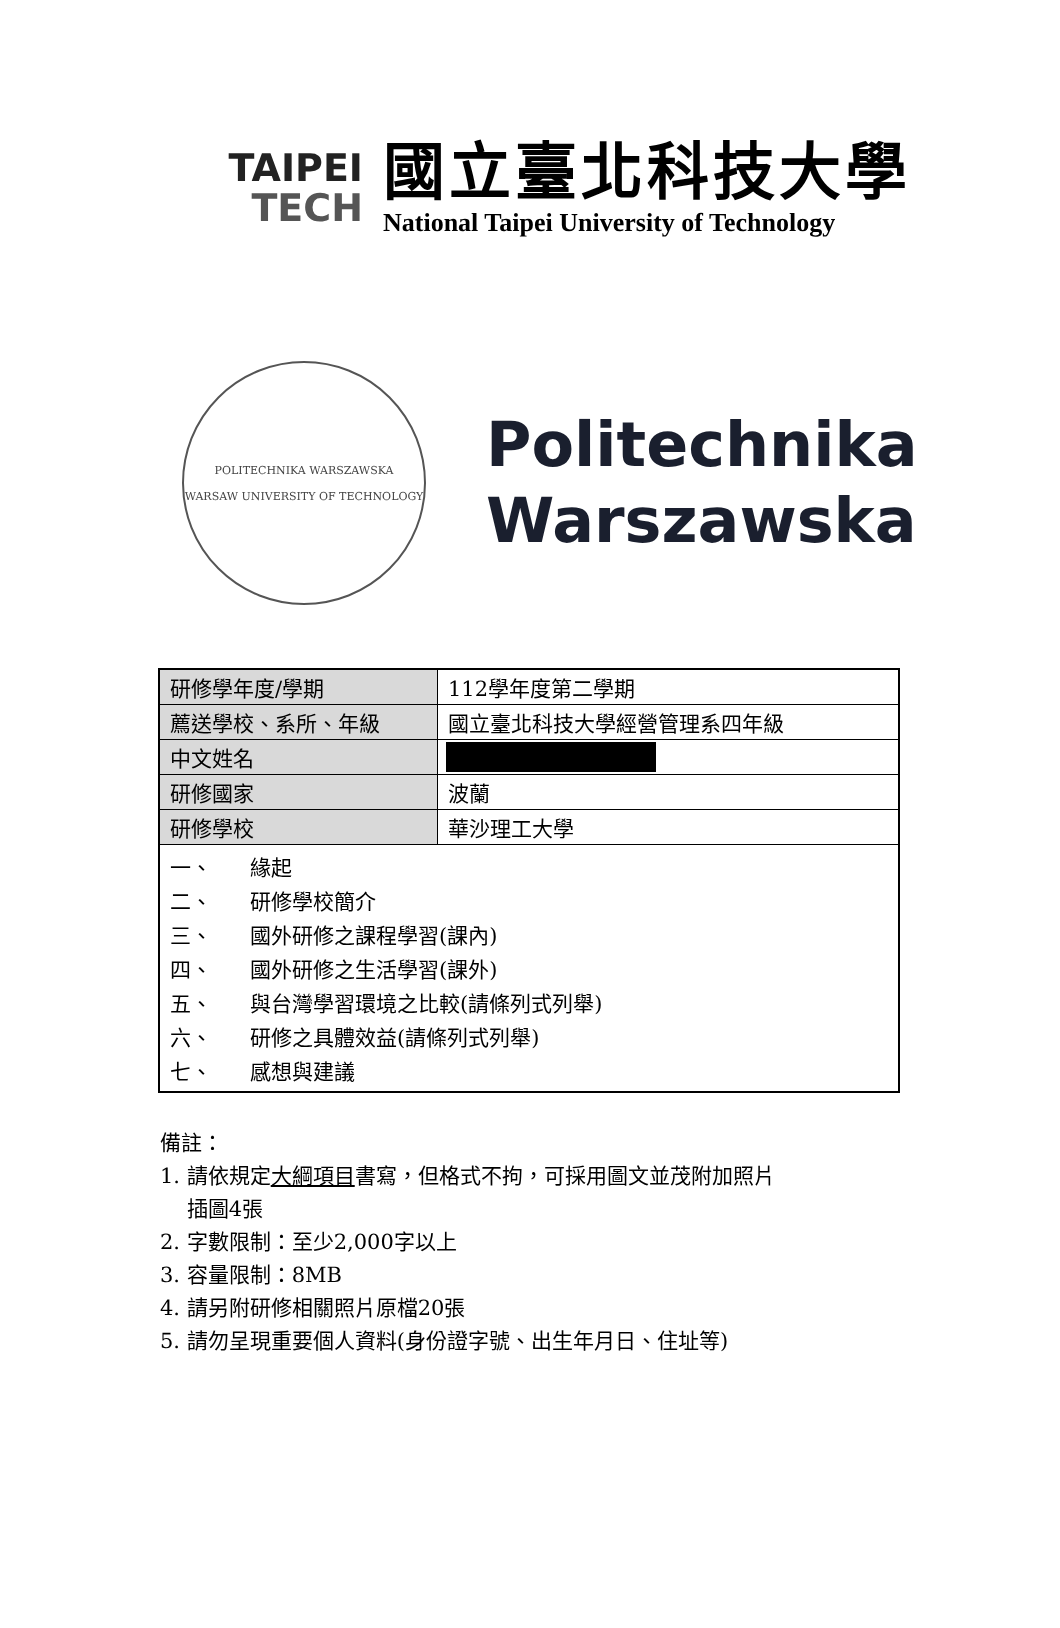TAIPEI
TECH
國立臺北科技大學
National Taipei University of Technology
POLITECHNIKA WARSZAWSKA
WARSAW UNIVERSITY OF TECHNOLOGY
Politechnika
Warszawska
| 研修學年度/學期 | 112學年度第二學期 |
| 薦送學校、系所、年級 | 國立臺北科技大學經營管理系四年級 |
| 中文姓名 | |
| 研修國家 | 波蘭 |
| 研修學校 | 華沙理工大學 |
| / 一、 / 緣起 / / 二、 / 研修學校簡介 / / 三、 / 國外研修之課程學習(課內) / / 四、 / 國外研修之生活學習(課外) / / 五、 / 與台灣學習環境之比較(請條列式列舉) / / 六、 / 研修之具體效益(請條列式列舉) / / 七、 / 感想與建議 / | |
備註：
1. 請依規定大綱項目書寫，但格式不拘，可採用圖文並茂附加照片
插圖4張
2. 字數限制：至少2,000字以上
3. 容量限制：8MB
4. 請另附研修相關照片原檔20張
5. 請勿呈現重要個人資料(身份證字號、出生年月日、住址等)